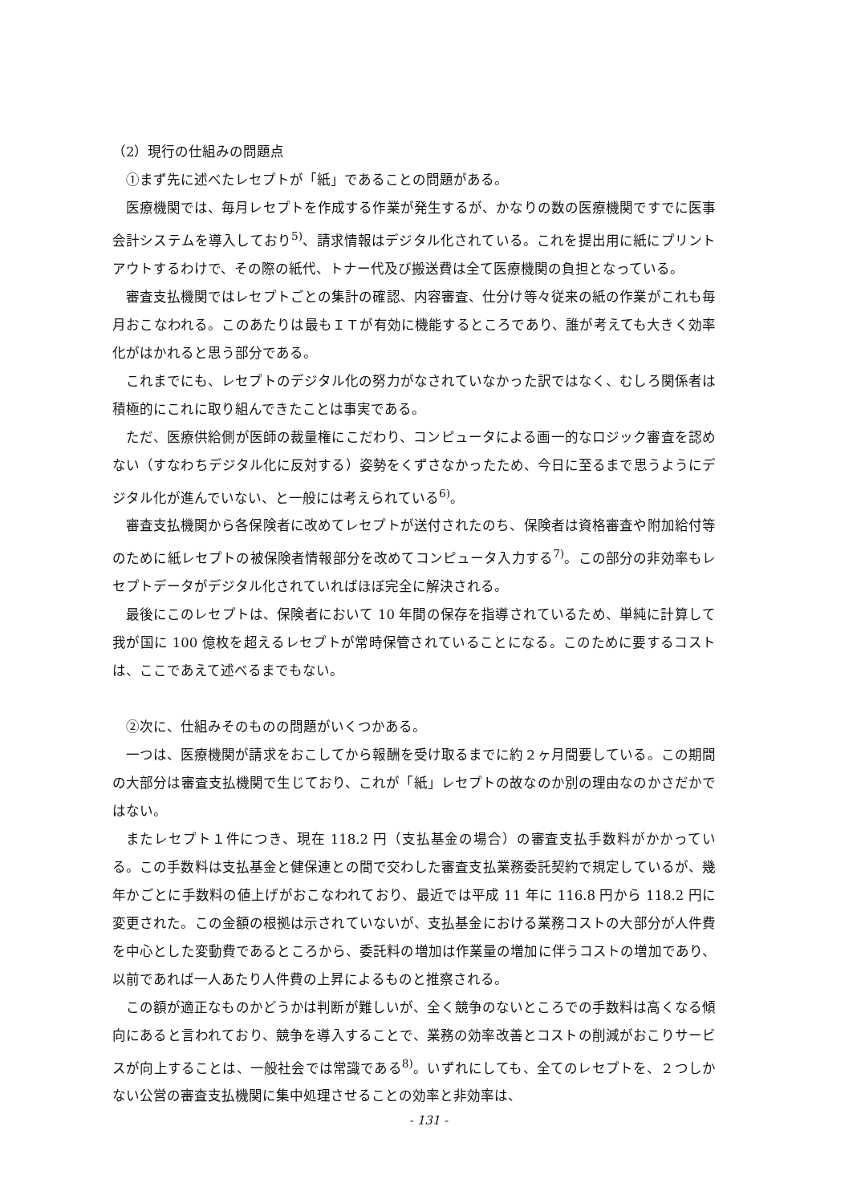（2）現行の仕組みの問題点
①まず先に述べたレセプトが「紙」であることの問題がある。
医療機関では、毎月レセプトを作成する作業が発生するが、かなりの数の医療機関ですでに医事会計システムを導入しており<sup>5)</sup>、請求情報はデジタル化されている。これを提出用に紙にプリントアウトするわけで、その際の紙代、トナー代及び搬送費は全て医療機関の負担となっている。
審査支払機関ではレセプトごとの集計の確認、内容審査、仕分け等々従来の紙の作業がこれも毎月おこなわれる。このあたりは最もＩＴが有効に機能するところであり、誰が考えても大きく効率化がはかれると思う部分である。
これまでにも、レセプトのデジタル化の努力がなされていなかった訳ではなく、むしろ関係者は積極的にこれに取り組んできたことは事実である。
ただ、医療供給側が医師の裁量権にこだわり、コンピュータによる画一的なロジック審査を認めない（すなわちデジタル化に反対する）姿勢をくずさなかったため、今日に至るまで思うようにデジタル化が進んでいない、と一般には考えられている<sup>6)</sup>。
審査支払機関から各保険者に改めてレセプトが送付されたのち、保険者は資格審査や附加給付等のために紙レセプトの被保険者情報部分を改めてコンピュータ入力する<sup>7)</sup>。この部分の非効率もレセプトデータがデジタル化されていればほぼ完全に解決される。
最後にこのレセプトは、保険者において 10 年間の保存を指導されているため、単純に計算して我が国に 100 億枚を超えるレセプトが常時保管されていることになる。このために要するコストは、ここであえて述べるまでもない。
②次に、仕組みそのものの問題がいくつかある。
一つは、医療機関が請求をおこしてから報酬を受け取るまでに約２ヶ月間要している。この期間の大部分は審査支払機関で生じており、これが「紙」レセプトの故なのか別の理由なのかさだかではない。
またレセプト１件につき、現在 118.2 円（支払基金の場合）の審査支払手数料がかかっている。この手数料は支払基金と健保連との間で交わした審査支払業務委託契約で規定しているが、幾年かごとに手数料の値上げがおこなわれており、最近では平成 11 年に 116.8 円から 118.2 円に変更された。この金額の根拠は示されていないが、支払基金における業務コストの大部分が人件費を中心とした変動費であるところから、委託料の増加は作業量の増加に伴うコストの増加であり、以前であれば一人あたり人件費の上昇によるものと推察される。
この額が適正なものかどうかは判断が難しいが、全く競争のないところでの手数料は高くなる傾向にあると言われており、競争を導入することで、業務の効率改善とコストの削減がおこりサービスが向上することは、一般社会では常識である<sup>8)</sup>。いずれにしても、全てのレセプトを、２つしかない公営の審査支払機関に集中処理させることの効率と非効率は、
‑ 131 ‑